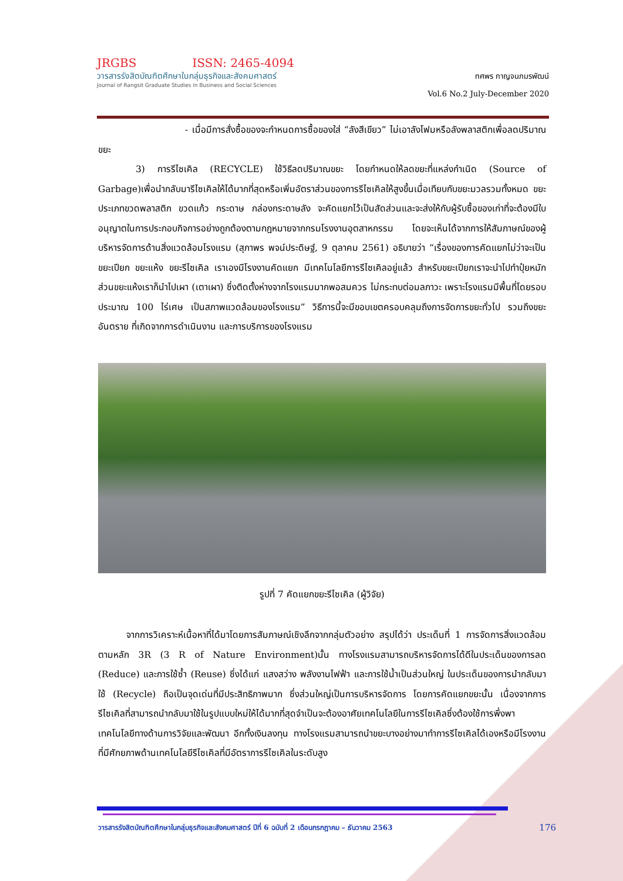JRGBS ISSN: 2465-4094
วารสารรังสิตบัณฑิตศึกษาในกลุ่มธุรกิจและสังคมศาสตร์
Journal of Rangsit Graduate Studies in Business and Social Sciences
ทศพร กาญจนภมรพัฒน์
Vol.6 No.2 July-December 2020
- เมื่อมีการสั่งซื้อของจะกำหนดการซื้อของใส่ “ลังสีเขียว” ไม่เอาลังโฟมหรือลังพลาสติกเพื่อลดปริมาณขยะ
3) การรีไซเคิล (RECYCLE) ใช้วิธีลดปริมาณขยะ โดยกำหนดให้ลดขยะที่แหล่งกำเนิด (Source of Garbage)เพื่อนำกลับมารีไซเคิลให้ได้มากที่สุดหรือเพิ่มอัตราส่วนของการรีไซเคิลให้สูงขึ้นเมื่อเทียบกับขยะมวลรวมทั้งหมด ขยะประเภทขวดพลาสติก ขวดแก้ว กระดาษ กล่องกระดาษลัง จะคัดแยกไว้เป็นสัดส่วนและจะส่งให้กับผู้รับซื้อของเก่าที่จะต้องมีใบอนุญาตในการประกอบกิจการอย่างถูกต้องตามกฎหมายจากกรมโรงงานอุตสาหกรรม โดยจะเห็นได้จากการให้สัมภาษณ์ของผู้บริหารจัดการด้านสิ่งแวดล้อมโรงแรม (สุภาพร พจน์ประดิษฐ์, 9 ตุลาคม 2561) อธิบายว่า “เรื่องของการคัดแยกไม่ว่าจะเป็น ขยะเปียก ขยะแห้ง ขยะรีไซเคิล เราเองมีโรงงานคัดแยก มีเทคโนโลยีการรีไซเคิลอยู่แล้ว สำหรับขยะเปียกเราจะนำไปทำปุ๋ยหมัก ส่วนขยะแห้งเราก็นำไปเผา (เตาเผา) ซึ่งติดตั้งห่างจากโรงแรมมากพอสมควร ไม่กระทบต่อมลภาวะ เพราะโรงแรมมีพื้นที่โดยรอบประมาณ 100 ไร่เศษ เป็นสภาพแวดล้อมของโรงแรม” วิธีการนี้จะมีขอบเขตครอบคลุมถึงการจัดการขยะทั่วไป รวมถึงขยะอันตราย ที่เกิดจากการดำเนินงาน และการบริการของโรงแรม
รูปที่ 7 คัดแยกขยะรีไซเคิล (ผู้วิจัย)
จากการวิเคราะห์เนื้อหาที่ได้มาโดยการสัมภาษณ์เชิงลึกจากกลุ่มตัวอย่าง สรุปได้ว่า ประเด็นที่ 1 การจัดการสิ่งแวดล้อมตามหลัก 3R (3 R of Nature Environment)นั้น ทางโรงแรมสามารถบริหารจัดการได้ดีในประเด็นของการลด (Reduce) และการใช้ซ้ำ (Reuse) ซึ่งได้แก่ แสงสว่าง พลังงานไฟฟ้า และการใช้น้ำเป็นส่วนใหญ่ ในประเด็นของการนำกลับมาใช้ (Recycle) ถือเป็นจุดเด่นที่มีประสิทธิภาพมาก ซึ่งส่วนใหญ่เป็นการบริหารจัดการ โดยการคัดแยกขยะนั้น เนื่องจากการรีไซเคิลที่สามารถนำกลับมาใช้ในรูปแบบใหม่ให้ได้มากที่สุดจำเป็นจะต้องอาศัยเทคโนโลยีในการรีไซเคิลซึ่งต้องใช้การพึ่งพาเทคโนโลยีทางด้านการวิจัยและพัฒนา อีกทั้งเงินลงทุน ทางโรงแรมสามารถนำขยะบางอย่างมาทำการรีไซเคิลได้เองหรือมีโรงงานที่มีศักยภาพด้านเทคโนโลยีรีไซเคิลที่มีอัตราการรีไซเคิลในระดับสูง
วารสารรังสิตบัณฑิตศึกษาในกลุ่มธุรกิจและสังคมศาสตร์ ปีที่ 6 ฉบับที่ 2 เดือนกรกฎาคม – ธันวาคม 2563 176